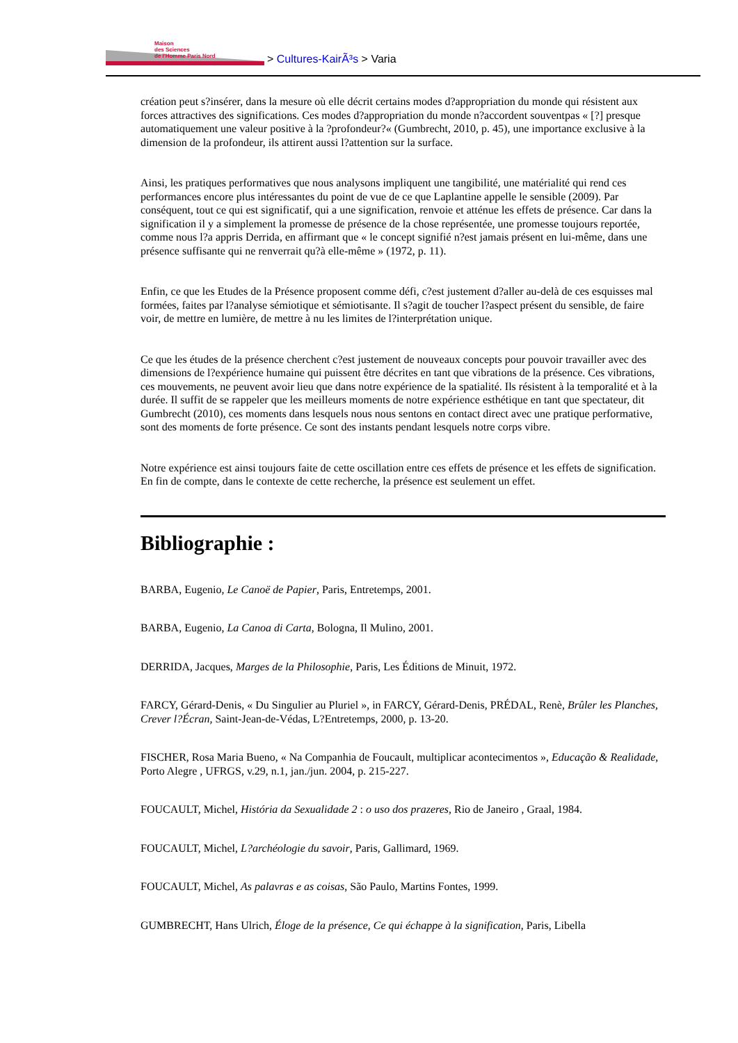Maison
des Sciences
de l'Homme Paris Nord > Cultures-KairÃ³s > Varia
création peut s?insérer, dans la mesure où elle décrit certains modes d?appropriation du monde qui résistent aux forces attractives des significations. Ces modes d?appropriation du monde n?accordent souventpas « [?] presque automatiquement une valeur positive à la ?profondeur?« (Gumbrecht, 2010, p. 45), une importance exclusive à la dimension de la profondeur, ils attirent aussi l?attention sur la surface.
Ainsi, les pratiques performatives que nous analysons impliquent une tangibilité, une matérialité qui rend ces performances encore plus intéressantes du point de vue de ce que Laplantine appelle le sensible (2009). Par conséquent, tout ce qui est significatif, qui a une signification, renvoie et atténue les effets de présence. Car dans la signification il y a simplement la promesse de présence de la chose représentée, une promesse toujours reportée, comme nous l?a appris Derrida, en affirmant que « le concept signifié n?est jamais présent en lui-même, dans une présence suffisante qui ne renverrait qu?à elle-même » (1972, p. 11).
Enfin, ce que les Etudes de la Présence proposent comme défi, c?est justement d?aller au-delà de ces esquisses mal formées, faites par l?analyse sémiotique et sémiotisante. Il s?agit de toucher l?aspect présent du sensible, de faire voir, de mettre en lumière, de mettre à nu les limites de l?interprétation unique.
Ce que les études de la présence cherchent c?est justement de nouveaux concepts pour pouvoir travailler avec des dimensions de l?expérience humaine qui puissent être décrites en tant que vibrations de la présence. Ces vibrations, ces mouvements, ne peuvent avoir lieu que dans notre expérience de la spatialité. Ils résistent à la temporalité et à la durée. Il suffit de se rappeler que les meilleurs moments de notre expérience esthétique en tant que spectateur, dit Gumbrecht (2010), ces moments dans lesquels nous nous sentons en contact direct avec une pratique performative, sont des moments de forte présence. Ce sont des instants pendant lesquels notre corps vibre.
Notre expérience est ainsi toujours faite de cette oscillation entre ces effets de présence et les effets de signification. En fin de compte, dans le contexte de cette recherche, la présence est seulement un effet.
Bibliographie :
BARBA, Eugenio, Le Canoë de Papier, Paris, Entretemps, 2001.
BARBA, Eugenio, La Canoa di Carta, Bologna, Il Mulino, 2001.
DERRIDA, Jacques, Marges de la Philosophie, Paris, Les Éditions de Minuit, 1972.
FARCY, Gérard-Denis, « Du Singulier au Pluriel », in FARCY, Gérard-Denis, PRÉDAL, Renè, Brûler les Planches, Crever l?Écran, Saint-Jean-de-Védas, L?Entretemps, 2000, p. 13-20.
FISCHER, Rosa Maria Bueno, « Na Companhia de Foucault, multiplicar acontecimentos », Educação & Realidade, Porto Alegre , UFRGS, v.29, n.1, jan./jun. 2004, p. 215-227.
FOUCAULT, Michel, História da Sexualidade 2 : o uso dos prazeres, Rio de Janeiro , Graal, 1984.
FOUCAULT, Michel, L?archéologie du savoir, Paris, Gallimard, 1969.
FOUCAULT, Michel, As palavras e as coisas, São Paulo, Martins Fontes, 1999.
GUMBRECHT, Hans Ulrich, Éloge de la présence, Ce qui échappe à la signification, Paris, Libella